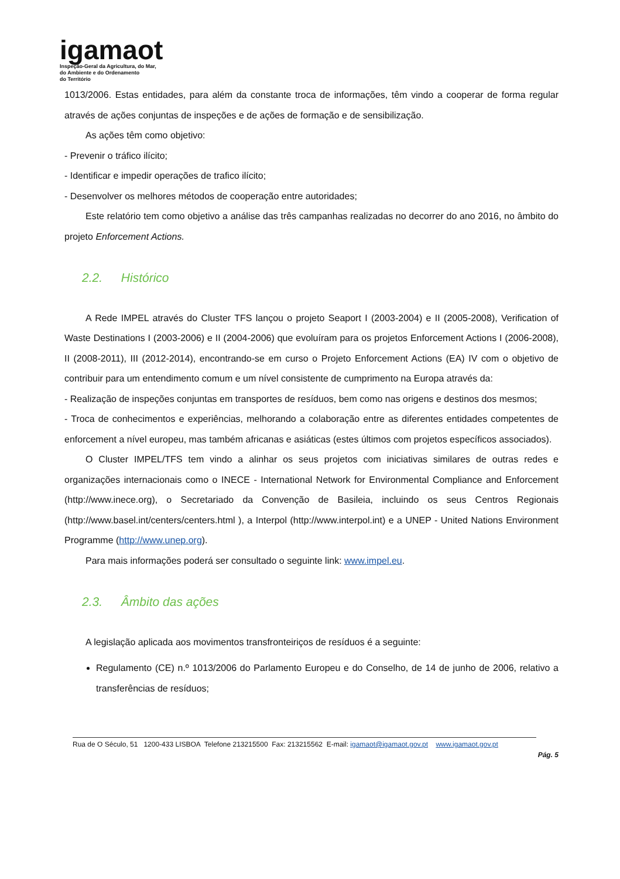igamaot
Inspeção-Geral da Agricultura, do Mar,
do Ambiente e do Ordenamento
do Território
1013/2006. Estas entidades, para além da constante troca de informações, têm vindo a cooperar de forma regular através de ações conjuntas de inspeções e de ações de formação e de sensibilização.
As ações têm como objetivo:
- Prevenir o tráfico ilícito;
- Identificar e impedir operações de trafico ilícito;
- Desenvolver os melhores métodos de cooperação entre autoridades;
Este relatório tem como objetivo a análise das três campanhas realizadas no decorrer do ano 2016, no âmbito do projeto Enforcement Actions.
2.2. Histórico
A Rede IMPEL através do Cluster TFS lançou o projeto Seaport I (2003-2004) e II (2005-2008), Verification of Waste Destinations I (2003-2006) e II (2004-2006) que evoluíram para os projetos Enforcement Actions I (2006-2008), II (2008-2011), III (2012-2014), encontrando-se em curso o Projeto Enforcement Actions (EA) IV com o objetivo de contribuir para um entendimento comum e um nível consistente de cumprimento na Europa através da:
- Realização de inspeções conjuntas em transportes de resíduos, bem como nas origens e destinos dos mesmos;
- Troca de conhecimentos e experiências, melhorando a colaboração entre as diferentes entidades competentes de enforcement a nível europeu, mas também africanas e asiáticas (estes últimos com projetos específicos associados).
O Cluster IMPEL/TFS tem vindo a alinhar os seus projetos com iniciativas similares de outras redes e organizações internacionais como o INECE - International Network for Environmental Compliance and Enforcement (http://www.inece.org), o Secretariado da Convenção de Basileia, incluindo os seus Centros Regionais (http://www.basel.int/centers/centers.html ), a Interpol (http://www.interpol.int) e a UNEP - United Nations Environment Programme (http://www.unep.org).
Para mais informações poderá ser consultado o seguinte link: www.impel.eu.
2.3. Âmbito das ações
A legislação aplicada aos movimentos transfronteiriços de resíduos é a seguinte:
Regulamento (CE) n.º 1013/2006 do Parlamento Europeu e do Conselho, de 14 de junho de 2006, relativo a transferências de resíduos;
Rua de O Século, 51 1200-433 LISBOA Telefone 213215500 Fax: 213215562 E-mail: igamaot@igamaot.gov.pt www.igamaot.gov.pt
Pág. 5